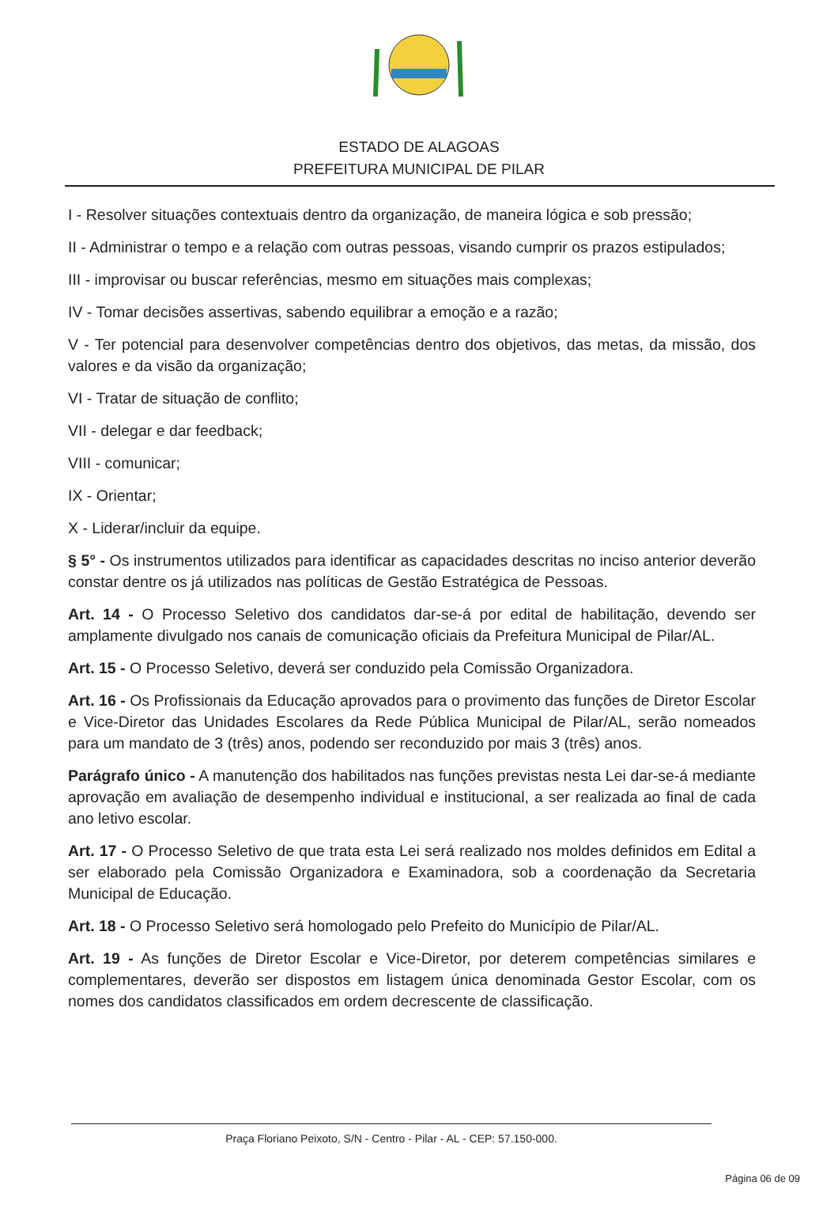ESTADO DE ALAGOAS
PREFEITURA MUNICIPAL DE PILAR
I - Resolver situações contextuais dentro da organização, de maneira lógica e sob pressão;
II - Administrar o tempo e a relação com outras pessoas, visando cumprir os prazos estipulados;
III - improvisar ou buscar referências, mesmo em situações mais complexas;
IV - Tomar decisões assertivas, sabendo equilibrar a emoção e a razão;
V - Ter potencial para desenvolver competências dentro dos objetivos, das metas, da missão, dos valores e da visão da organização;
VI - Tratar de situação de conflito;
VII - delegar e dar feedback;
VIII - comunicar;
IX - Orientar;
X - Liderar/incluir da equipe.
§ 5° - Os instrumentos utilizados para identificar as capacidades descritas no inciso anterior deverão constar dentre os já utilizados nas políticas de Gestão Estratégica de Pessoas.
Art. 14 - O Processo Seletivo dos candidatos dar-se-á por edital de habilitação, devendo ser amplamente divulgado nos canais de comunicação oficiais da Prefeitura Municipal de Pilar/AL.
Art. 15 - O Processo Seletivo, deverá ser conduzido pela Comissão Organizadora.
Art. 16 - Os Profissionais da Educação aprovados para o provimento das funções de Diretor Escolar e Vice-Diretor das Unidades Escolares da Rede Pública Municipal de Pilar/AL, serão nomeados para um mandato de 3 (três) anos, podendo ser reconduzido por mais 3 (três) anos.
Parágrafo único - A manutenção dos habilitados nas funções previstas nesta Lei dar-se-á mediante aprovação em avaliação de desempenho individual e institucional, a ser realizada ao final de cada ano letivo escolar.
Art. 17 - O Processo Seletivo de que trata esta Lei será realizado nos moldes definidos em Edital a ser elaborado pela Comissão Organizadora e Examinadora, sob a coordenação da Secretaria Municipal de Educação.
Art. 18 - O Processo Seletivo será homologado pelo Prefeito do Município de Pilar/AL.
Art. 19 - As funções de Diretor Escolar e Vice-Diretor, por deterem competências similares e complementares, deverão ser dispostos em listagem única denominada Gestor Escolar, com os nomes dos candidatos classificados em ordem decrescente de classificação.
Praça Floriano Peixoto, S/N - Centro - Pilar - AL - CEP: 57.150-000.
Página 06 de 09